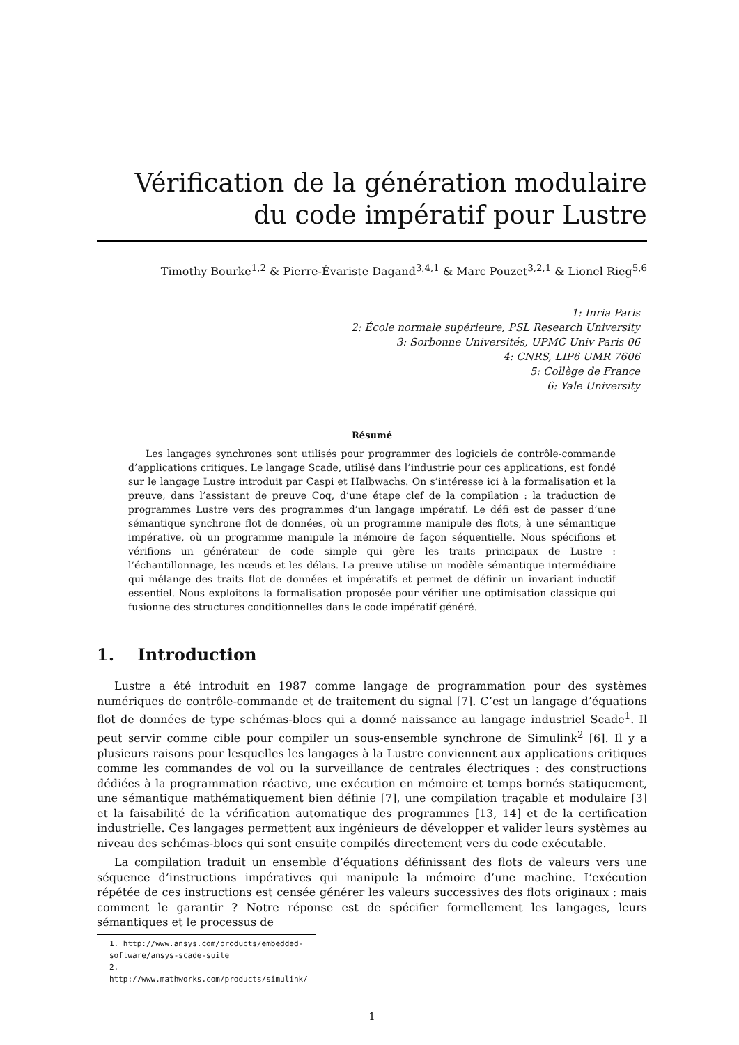Vérification de la génération modulaire du code impératif pour Lustre
Timothy Bourke<sup>1,2</sup> & Pierre-Évariste Dagand<sup>3,4,1</sup> & Marc Pouzet<sup>3,2,1</sup> & Lionel Rieg<sup>5,6</sup>
1: Inria Paris
2: École normale supérieure, PSL Research University
3: Sorbonne Universités, UPMC Univ Paris 06
4: CNRS, LIP6 UMR 7606
5: Collège de France
6: Yale University
Résumé
Les langages synchrones sont utilisés pour programmer des logiciels de contrôle-commande d’applications critiques. Le langage Scade, utilisé dans l’industrie pour ces applications, est fondé sur le langage Lustre introduit par Caspi et Halbwachs. On s’intéresse ici à la formalisation et la preuve, dans l’assistant de preuve Coq, d’une étape clef de la compilation : la traduction de programmes Lustre vers des programmes d’un langage impératif. Le défi est de passer d’une sémantique synchrone flot de données, où un programme manipule des flots, à une sémantique impérative, où un programme manipule la mémoire de façon séquentielle. Nous spécifions et vérifions un générateur de code simple qui gère les traits principaux de Lustre : l’échantillonnage, les nœuds et les délais. La preuve utilise un modèle sémantique intermédiaire qui mélange des traits flot de données et impératifs et permet de définir un invariant inductif essentiel. Nous exploitons la formalisation proposée pour vérifier une optimisation classique qui fusionne des structures conditionnelles dans le code impératif généré.
1. Introduction
Lustre a été introduit en 1987 comme langage de programmation pour des systèmes numériques de contrôle-commande et de traitement du signal [7]. C’est un langage d’équations flot de données de type schémas-blocs qui a donné naissance au langage industriel Scade<sup>1</sup>. Il peut servir comme cible pour compiler un sous-ensemble synchrone de Simulink<sup>2</sup> [6]. Il y a plusieurs raisons pour lesquelles les langages à la Lustre conviennent aux applications critiques comme les commandes de vol ou la surveillance de centrales électriques : des constructions dédiées à la programmation réactive, une exécution en mémoire et temps bornés statiquement, une sémantique mathématiquement bien définie [7], une compilation traçable et modulaire [3] et la faisabilité de la vérification automatique des programmes [13, 14] et de la certification industrielle. Ces langages permettent aux ingénieurs de développer et valider leurs systèmes au niveau des schémas-blocs qui sont ensuite compilés directement vers du code exécutable.
La compilation traduit un ensemble d’équations définissant des flots de valeurs vers une séquence d’instructions impératives qui manipule la mémoire d’une machine. L’exécution répétée de ces instructions est censée générer les valeurs successives des flots originaux : mais comment le garantir ? Notre réponse est de spécifier formellement les langages, leurs sémantiques et le processus de
1. http://www.ansys.com/products/embedded-software/ansys-scade-suite
2. http://www.mathworks.com/products/simulink/
1